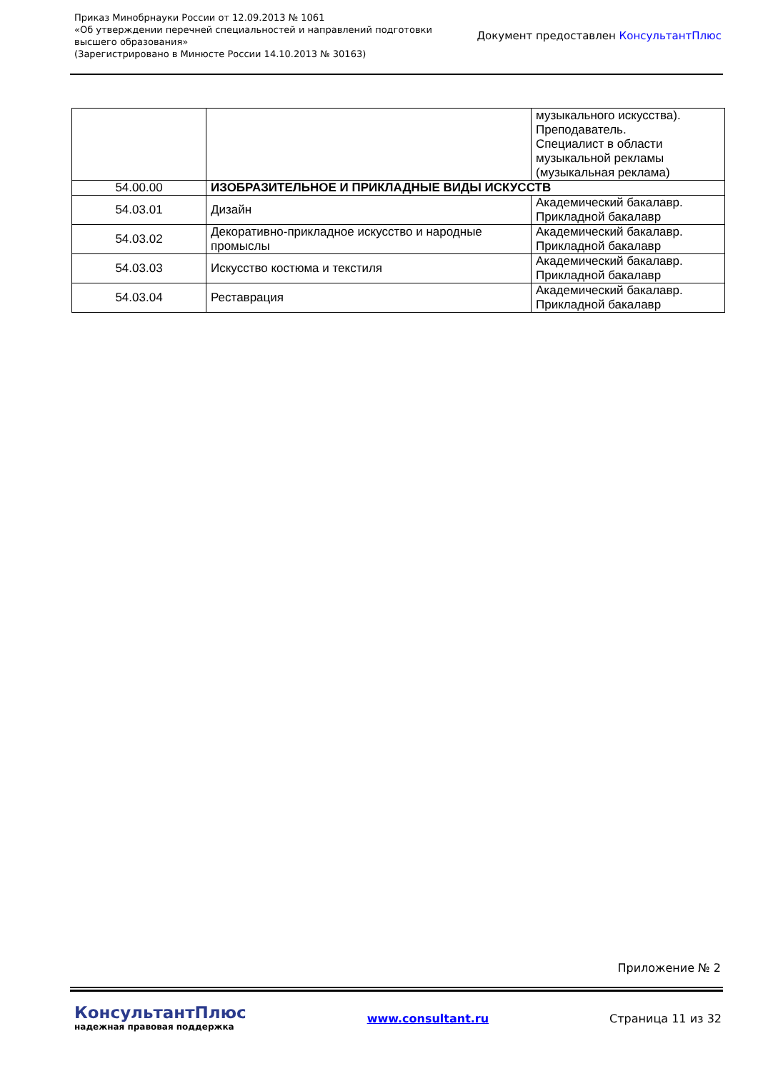Приказ Минобрнауки России от 12.09.2013 № 1061
«Об утверждении перечней специальностей и направлений подготовки
высшего образования»
(Зарегистрировано в Минюсте России 14.10.2013 № 30163)
Документ предоставлен КонсультантПлюс
| | | музыкального искусства). Преподаватель. Специалист в области музыкальной рекламы (музыкальная реклама) |
| 54.00.00 | ИЗОБРАЗИТЕЛЬНОЕ И ПРИКЛАДНЫЕ ВИДЫ ИСКУССТВ | |
| 54.03.01 | Дизайн | Академический бакалавр. Прикладной бакалавр |
| 54.03.02 | Декоративно-прикладное искусство и народные промыслы | Академический бакалавр. Прикладной бакалавр |
| 54.03.03 | Искусство костюма и текстиля | Академический бакалавр. Прикладной бакалавр |
| 54.03.04 | Реставрация | Академический бакалавр. Прикладной бакалавр |
Приложение № 2
КонсультантПлюс
надежная правовая поддержка
www.consultant.ru Страница 11 из 32